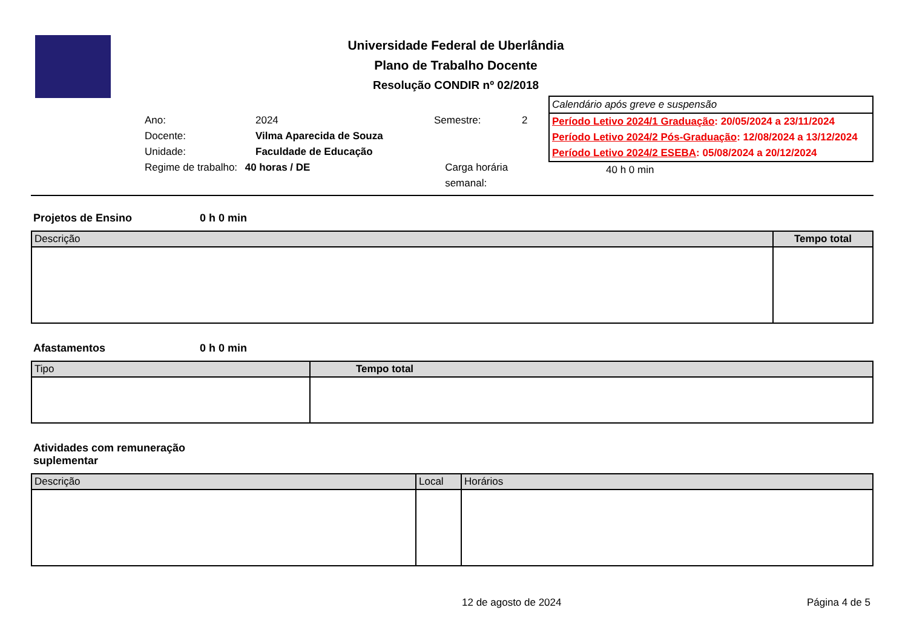Universidade Federal de Uberlândia
Plano de Trabalho Docente
Resolução CONDIR nº 02/2018
Ano: 2024 Semestre: 2
Docente: Vilma Aparecida de Souza
Unidade: Faculdade de Educação
Regime de trabalho: 40 horas / DE Carga horária semanal:
Calendário após greve e suspensão
Período Letivo 2024/1 Graduação: 20/05/2024 a 23/11/2024
Período Letivo 2024/2 Pós-Graduação: 12/08/2024 a 13/12/2024
Período Letivo 2024/2 ESEBA: 05/08/2024 a 20/12/2024
40 h 0 min
Projetos de Ensino 0 h 0 min
| Descrição | Tempo total |
| --- | --- |
Afastamentos 0 h 0 min
| Tipo | Tempo total |
| --- | --- |
Atividades com remuneração suplementar
| Descrição | Local | Horários |
| --- | --- | --- |
12 de agosto de 2024 Página 4 de 5